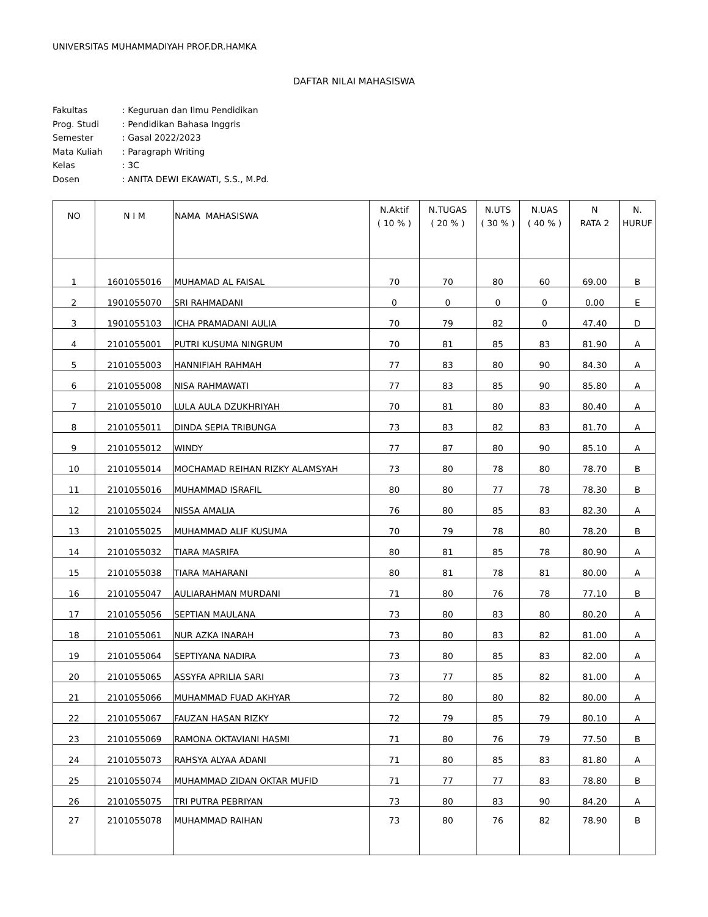UNIVERSITAS MUHAMMADIYAH PROF.DR.HAMKA
DAFTAR NILAI MAHASISWA
| Fakultas | : Keguruan dan Ilmu Pendidikan |
| Prog. Studi | : Pendidikan Bahasa Inggris |
| Semester | : Gasal 2022/2023 |
| Mata Kuliah | : Paragraph Writing |
| Kelas | : 3C |
| Dosen | : ANITA DEWI EKAWATI, S.S., M.Pd. |
| NO | N I M | NAMA MAHASISWA | N.Aktif ( 10 % ) | N.TUGAS ( 20 % ) | N.UTS ( 30 % ) | N.UAS ( 40 % ) | N RATA 2 | N. HURUF |
| --- | --- | --- | --- | --- | --- | --- | --- | --- |
| 1 | 1601055016 | MUHAMAD AL FAISAL | 70 | 70 | 80 | 60 | 69.00 | B |
| 2 | 1901055070 | SRI RAHMADANI | 0 | 0 | 0 | 0 | 0.00 | E |
| 3 | 1901055103 | ICHA PRAMADANI AULIA | 70 | 79 | 82 | 0 | 47.40 | D |
| 4 | 2101055001 | PUTRI KUSUMA NINGRUM | 70 | 81 | 85 | 83 | 81.90 | A |
| 5 | 2101055003 | HANNIFIAH RAHMAH | 77 | 83 | 80 | 90 | 84.30 | A |
| 6 | 2101055008 | NISA RAHMAWATI | 77 | 83 | 85 | 90 | 85.80 | A |
| 7 | 2101055010 | LULA AULA DZUKHRIYAH | 70 | 81 | 80 | 83 | 80.40 | A |
| 8 | 2101055011 | DINDA SEPIA TRIBUNGA | 73 | 83 | 82 | 83 | 81.70 | A |
| 9 | 2101055012 | WINDY | 77 | 87 | 80 | 90 | 85.10 | A |
| 10 | 2101055014 | MOCHAMAD REIHAN RIZKY ALAMSYAH | 73 | 80 | 78 | 80 | 78.70 | B |
| 11 | 2101055016 | MUHAMMAD ISRAFIL | 80 | 80 | 77 | 78 | 78.30 | B |
| 12 | 2101055024 | NISSA AMALIA | 76 | 80 | 85 | 83 | 82.30 | A |
| 13 | 2101055025 | MUHAMMAD ALIF KUSUMA | 70 | 79 | 78 | 80 | 78.20 | B |
| 14 | 2101055032 | TIARA MASRIFA | 80 | 81 | 85 | 78 | 80.90 | A |
| 15 | 2101055038 | TIARA MAHARANI | 80 | 81 | 78 | 81 | 80.00 | A |
| 16 | 2101055047 | AULIARAHMAN MURDANI | 71 | 80 | 76 | 78 | 77.10 | B |
| 17 | 2101055056 | SEPTIAN MAULANA | 73 | 80 | 83 | 80 | 80.20 | A |
| 18 | 2101055061 | NUR AZKA INARAH | 73 | 80 | 83 | 82 | 81.00 | A |
| 19 | 2101055064 | SEPTIYANA NADIRA | 73 | 80 | 85 | 83 | 82.00 | A |
| 20 | 2101055065 | ASSYFA APRILIA SARI | 73 | 77 | 85 | 82 | 81.00 | A |
| 21 | 2101055066 | MUHAMMAD FUAD AKHYAR | 72 | 80 | 80 | 82 | 80.00 | A |
| 22 | 2101055067 | FAUZAN HASAN RIZKY | 72 | 79 | 85 | 79 | 80.10 | A |
| 23 | 2101055069 | RAMONA OKTAVIANI HASMI | 71 | 80 | 76 | 79 | 77.50 | B |
| 24 | 2101055073 | RAHSYA ALYAA ADANI | 71 | 80 | 85 | 83 | 81.80 | A |
| 25 | 2101055074 | MUHAMMAD ZIDAN OKTAR MUFID | 71 | 77 | 77 | 83 | 78.80 | B |
| 26 | 2101055075 | TRI PUTRA PEBRIYAN | 73 | 80 | 83 | 90 | 84.20 | A |
| 27 | 2101055078 | MUHAMMAD RAIHAN | 73 | 80 | 76 | 82 | 78.90 | B |